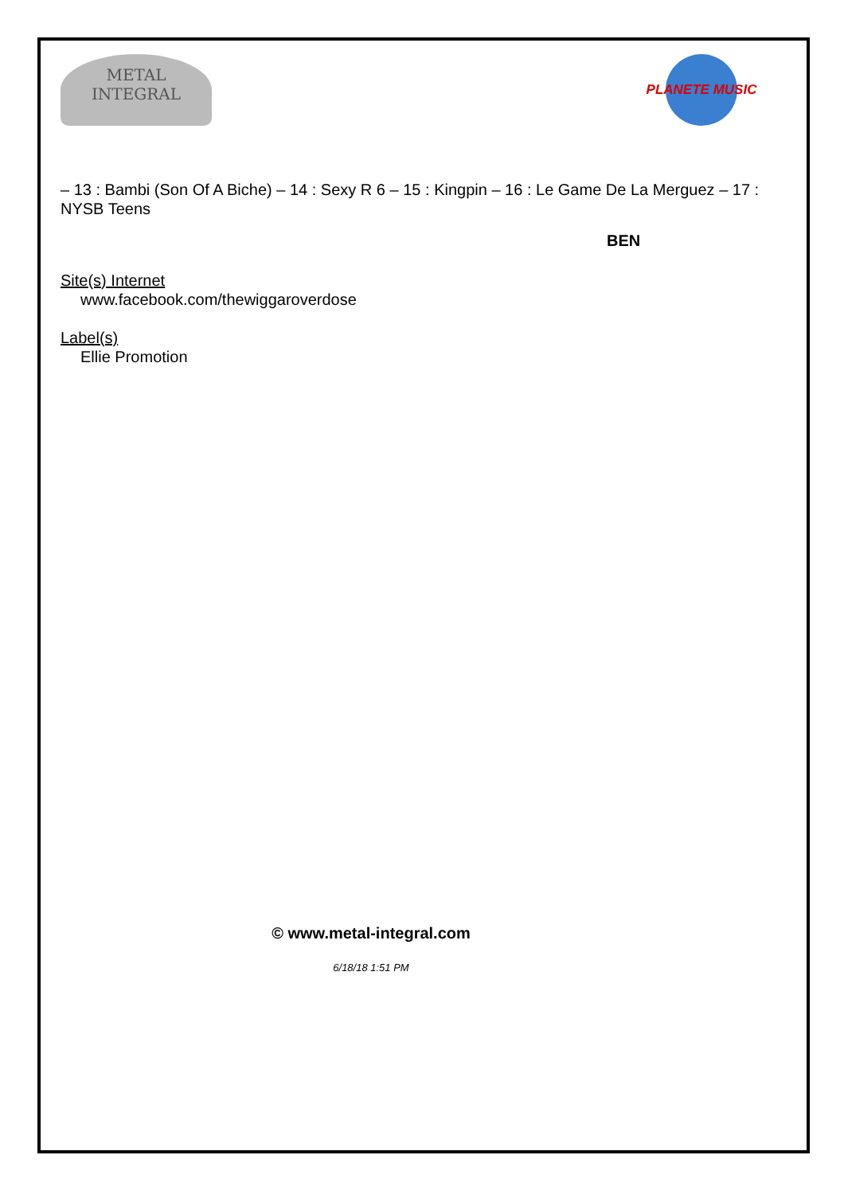METAL
INTEGRAL
PLANETE MUSIC
– 13 : Bambi (Son Of A Biche) – 14 : Sexy R 6 – 15 : Kingpin – 16 : Le Game De La Merguez – 17 : NYSB Teens
BEN
Site(s) Internet
www.facebook.com/thewiggaroverdose
Label(s)
Ellie Promotion
© www.metal-integral.com
6/18/18 1:51 PM